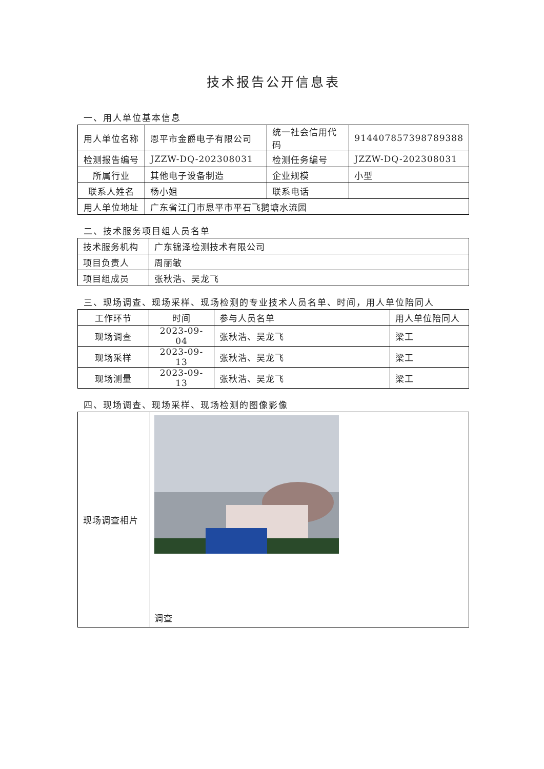技术报告公开信息表
一、用人单位基本信息
| 用人单位名称 | 恩平市金爵电子有限公司 | 统一社会信用代码 | 914407857398789388 |
| 检测报告编号 | JZZW-DQ-202308031 | 检测任务编号 | JZZW-DQ-202308031 |
| 所属行业 | 其他电子设备制造 | 企业规模 | 小型 |
| 联系人姓名 | 杨小姐 | 联系电话 | |
| 用人单位地址 | 广东省江门市恩平市平石飞鹅塘水流园 | | |
二、技术服务项目组人员名单
| 技术服务机构 | 广东锦泽检测技术有限公司 |
| 项目负责人 | 周丽敏 |
| 项目组成员 | 张秋浩、吴龙飞 |
三、现场调查、现场采样、现场检测的专业技术人员名单、时间，用人单位陪同人
| 工作环节 | 时间 | 参与人员名单 | 用人单位陪同人 |
| 现场调查 | 2023-09-04 | 张秋浩、吴龙飞 | 梁工 |
| 现场采样 | 2023-09-13 | 张秋浩、吴龙飞 | 梁工 |
| 现场测量 | 2023-09-13 | 张秋浩、吴龙飞 | 梁工 |
四、现场调查、现场采样、现场检测的图像影像
| 现场调查相片 | 调查 |